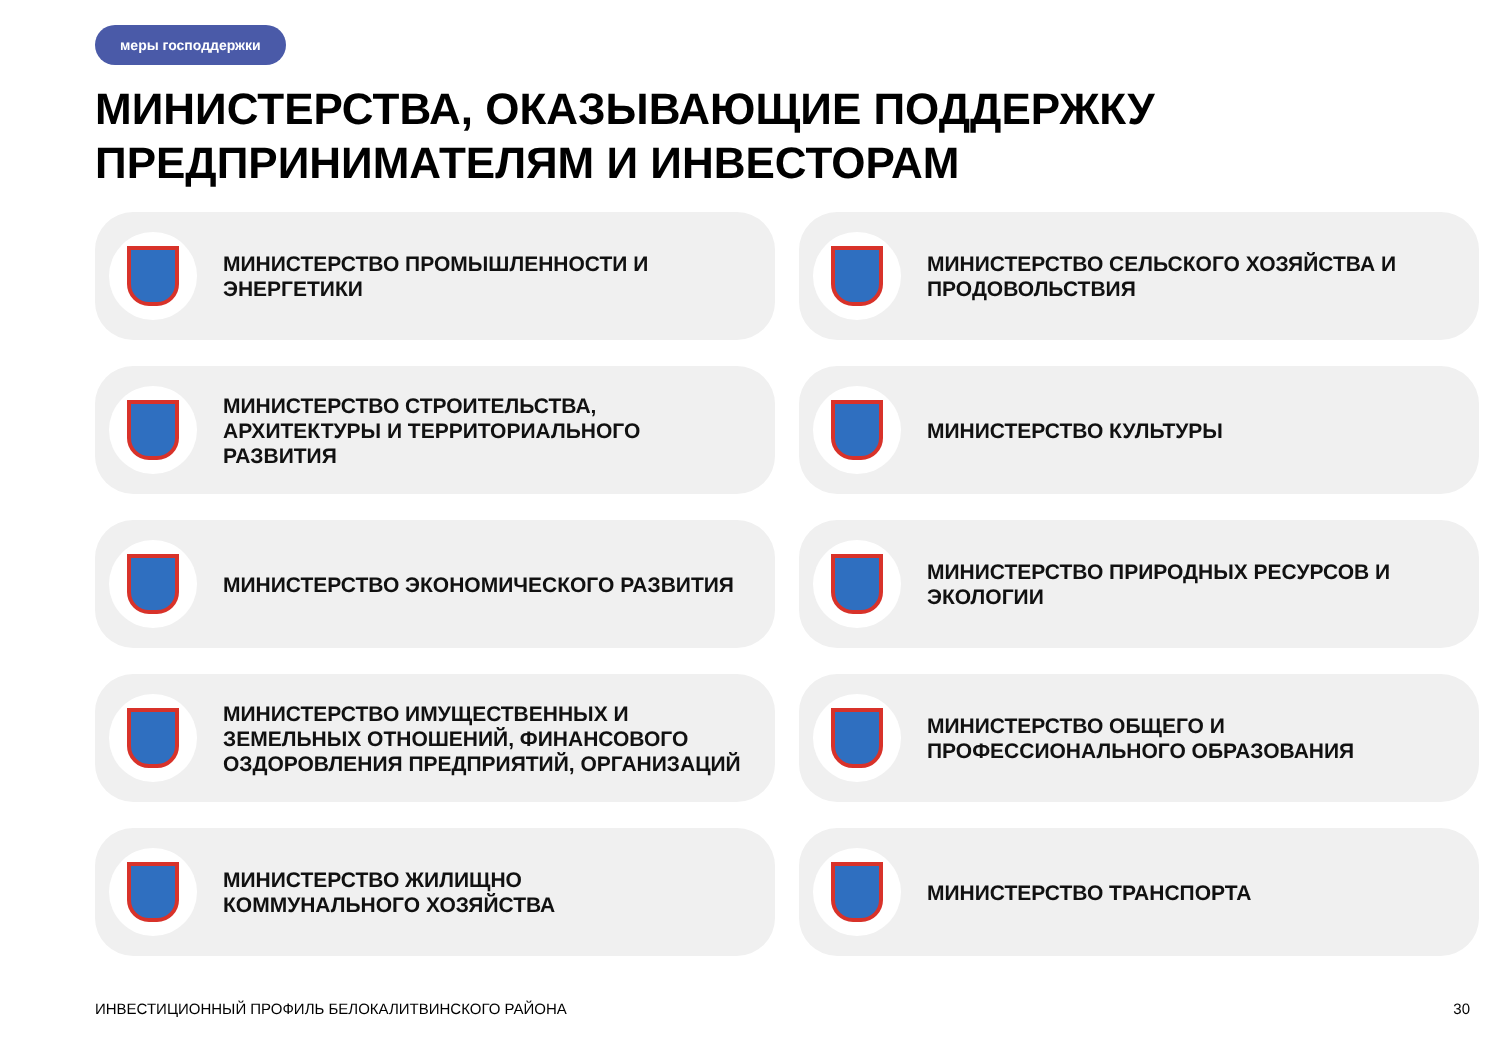меры господдержки
МИНИСТЕРСТВА, ОКАЗЫВАЮЩИЕ ПОДДЕРЖКУ
ПРЕДПРИНИМАТЕЛЯМ И ИНВЕСТОРАМ
МИНИСТЕРСТВО ПРОМЫШЛЕННОСТИ И
ЭНЕРГЕТИКИ
МИНИСТЕРСТВО СЕЛЬСКОГО ХОЗЯЙСТВА И
ПРОДОВОЛЬСТВИЯ
МИНИСТЕРСТВО СТРОИТЕЛЬСТВА,
АРХИТЕКТУРЫ И ТЕРРИТОРИАЛЬНОГО
РАЗВИТИЯ
МИНИСТЕРСТВО КУЛЬТУРЫ
МИНИСТЕРСТВО ЭКОНОМИЧЕСКОГО РАЗВИТИЯ
МИНИСТЕРСТВО ПРИРОДНЫХ РЕСУРСОВ И
ЭКОЛОГИИ
МИНИСТЕРСТВО ИМУЩЕСТВЕННЫХ И
ЗЕМЕЛЬНЫХ ОТНОШЕНИЙ, ФИНАНСОВОГО
ОЗДОРОВЛЕНИЯ ПРЕДПРИЯТИЙ, ОРГАНИЗАЦИЙ
МИНИСТЕРСТВО ОБЩЕГО И
ПРОФЕССИОНАЛЬНОГО ОБРАЗОВАНИЯ
МИНИСТЕРСТВО ЖИЛИЩНО
КОММУНАЛЬНОГО ХОЗЯЙСТВА
МИНИСТЕРСТВО ТРАНСПОРТА
ИНВЕСТИЦИОННЫЙ ПРОФИЛЬ БЕЛОКАЛИТВИНСКОГО РАЙОНА
30